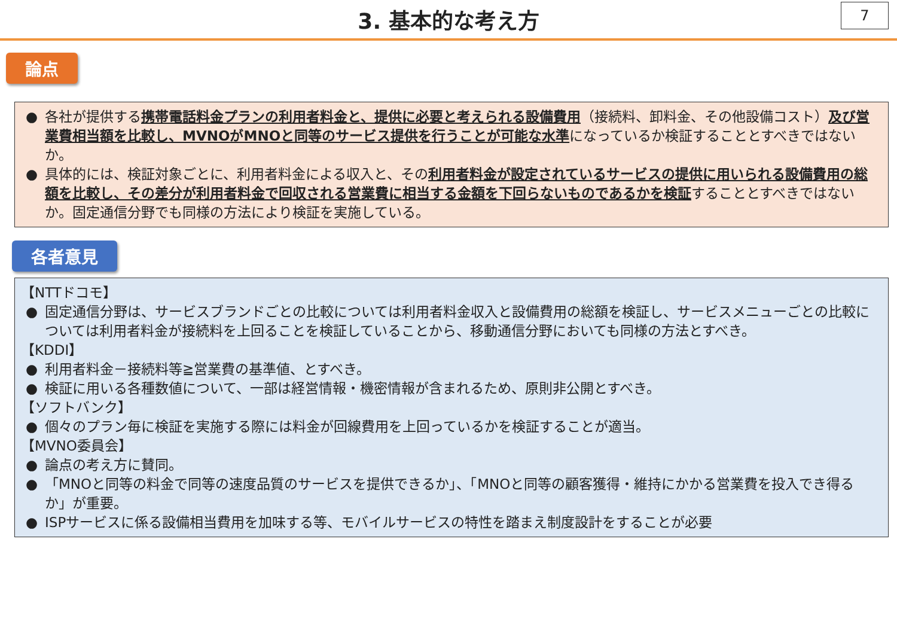3. 基本的な考え方
7
論点
● 各社が提供する携帯電話料金プランの利用者料金と、提供に必要と考えられる設備費用（接続料、卸料金、その他設備コスト）及び営業費相当額を比較し、MVNOがMNOと同等のサービス提供を行うことが可能な水準になっているか検証することとすべきではないか。
● 具体的には、検証対象ごとに、利用者料金による収入と、その利用者料金が設定されているサービスの提供に用いられる設備費用の総額を比較し、その差分が利用者料金で回収される営業費に相当する金額を下回らないものであるかを検証することとすべきではないか。固定通信分野でも同様の方法により検証を実施している。
各者意見
【NTTドコモ】
● 固定通信分野は、サービスブランドごとの比較については利用者料金収入と設備費用の総額を検証し、サービスメニューごとの比較については利用者料金が接続料を上回ることを検証していることから、移動通信分野においても同様の方法とすべき。
【KDDI】
● 利用者料金－接続料等≧営業費の基準値、とすべき。
● 検証に用いる各種数値について、一部は経営情報・機密情報が含まれるため、原則非公開とすべき。
【ソフトバンク】
● 個々のプラン毎に検証を実施する際には料金が回線費用を上回っているかを検証することが適当。
【MVNO委員会】
● 論点の考え方に賛同。
● 「MNOと同等の料金で同等の速度品質のサービスを提供できるか」、「MNOと同等の顧客獲得・維持にかかる営業費を投入でき得るか」が重要。
● ISPサービスに係る設備相当費用を加味する等、モバイルサービスの特性を踏まえ制度設計をすることが必要